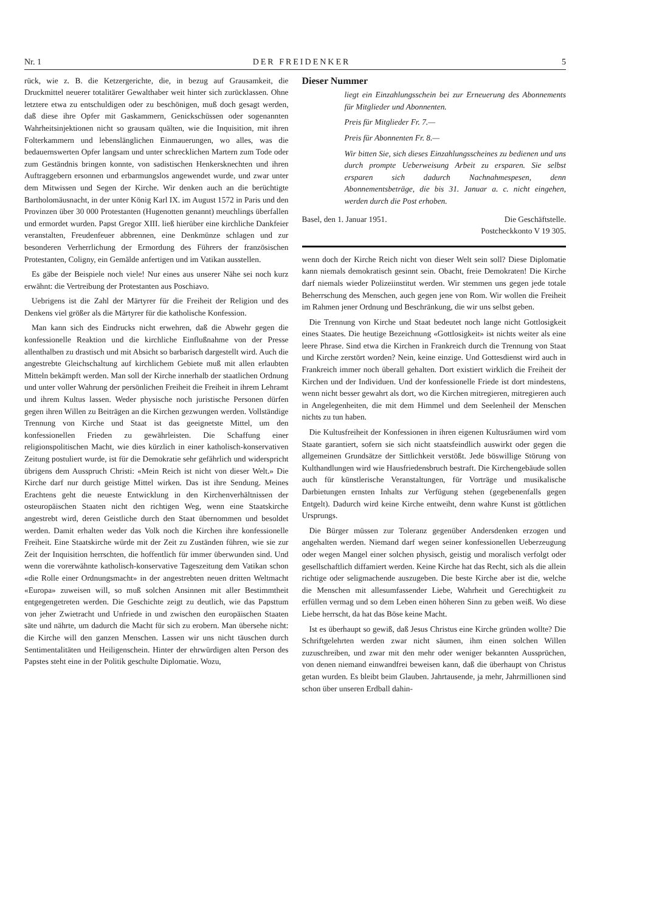Nr. 1 DER FREIDENKER 5
rück, wie z. B. die Ketzergerichte, die, in bezug auf Grausamkeit, die Druckmittel neuerer totalitärer Gewalthaber weit hinter sich zurücklassen. Ohne letztere etwa zu entschuldigen oder zu beschönigen, muß doch gesagt werden, daß diese ihre Opfer mit Gaskammern, Genickschüssen oder sogenannten Wahrheitsinjektionen nicht so grausam quälten, wie die Inquisition, mit ihren Folterkammern und lebenslänglichen Einmauerungen, wo alles, was die bedauernswerten Opfer langsam und unter schrecklichen Martern zum Tode oder zum Geständnis bringen konnte, von sadistischen Henkersknechten und ihren Auftraggebern ersonnen und erbarmungslos angewendet wurde, und zwar unter dem Mitwissen und Segen der Kirche. Wir denken auch an die berüchtigte Bartholomäusnacht, in der unter König Karl IX. im August 1572 in Paris und den Provinzen über 30 000 Protestanten (Hugenotten genannt) meuchlings überfallen und ermordet wurden. Papst Gregor XIII. ließ hierüber eine kirchliche Dankfeier veranstalten, Freudenfeuer abbrennen, eine Denkmünze schlagen und zur besonderen Verherrlichung der Ermordung des Führers der französischen Protestanten, Coligny, ein Gemälde anfertigen und im Vatikan ausstellen.
Es gäbe der Beispiele noch viele! Nur eines aus unserer Nähe sei noch kurz erwähnt: die Vertreibung der Protestanten aus Poschiavo.
Uebrigens ist die Zahl der Märtyrer für die Freiheit der Religion und des Denkens viel größer als die Märtyrer für die katholische Konfession.
Man kann sich des Eindrucks nicht erwehren, daß die Abwehr gegen die konfessionelle Reaktion und die kirchliche Einflußnahme von der Presse allenthalben zu drastisch und mit Absicht so barbarisch dargestellt wird. Auch die angestrebte Gleichschaltung auf kirchlichem Gebiete muß mit allen erlaubten Mitteln bekämpft werden. Man soll der Kirche innerhalb der staatlichen Ordnung und unter voller Wahrung der persönlichen Freiheit die Freiheit in ihrem Lehramt und ihrem Kultus lassen. Weder physische noch juristische Personen dürfen gegen ihren Willen zu Beiträgen an die Kirchen gezwungen werden. Vollständige Trennung von Kirche und Staat ist das geeignetste Mittel, um den konfessionellen Frieden zu gewährleisten. Die Schaffung einer religionspolitischen Macht, wie dies kürzlich in einer katholisch-konservativen Zeitung postuliert wurde, ist für die Demokratie sehr gefährlich und widerspricht übrigens dem Ausspruch Christi: «Mein Reich ist nicht von dieser Welt.» Die Kirche darf nur durch geistige Mittel wirken. Das ist ihre Sendung. Meines Erachtens geht die neueste Entwicklung in den Kirchenverhältnissen der osteuropäischen Staaten nicht den richtigen Weg, wenn eine Staatskirche angestrebt wird, deren Geistliche durch den Staat übernommen und besoldet werden. Damit erhalten weder das Volk noch die Kirchen ihre konfessionelle Freiheit. Eine Staatskirche würde mit der Zeit zu Zuständen führen, wie sie zur Zeit der Inquisition herrschten, die hoffentlich für immer überwunden sind. Und wenn die vorerwähnte katholisch-konservative Tageszeitung dem Vatikan schon «die Rolle einer Ordnungsmacht» in der angestrebten neuen dritten Weltmacht «Europa» zuweisen will, so muß solchen Ansinnen mit aller Bestimmtheit entgegengetreten werden. Die Geschichte zeigt zu deutlich, wie das Papsttum von jeher Zwietracht und Unfriede in und zwischen den europäischen Staaten säte und nährte, um dadurch die Macht für sich zu erobern. Man übersehe nicht: die Kirche will den ganzen Menschen. Lassen wir uns nicht täuschen durch Sentimentalitäten und Heiligenschein. Hinter der ehrwürdigen alten Person des Papstes steht eine in der Politik geschulte Diplomatie. Wozu,
Dieser Nummer
liegt ein Einzahlungsschein bei zur Erneuerung des Abonnements für Mitglieder und Abonnenten.
Preis für Mitglieder Fr. 7.—
Preis für Abonnenten Fr. 8.—
Wir bitten Sie, sich dieses Einzahlungsscheines zu bedienen und uns durch prompte Ueberweisung Arbeit zu ersparen. Sie selbst ersparen sich dadurch Nachnahmespesen, denn Abonnementsbeträge, die bis 31. Januar a. c. nicht eingehen, werden durch die Post erhoben.
Basel, den 1. Januar 1951. Die Geschäftstelle.
Postcheckkonto V 19 305.
wenn doch der Kirche Reich nicht von dieser Welt sein soll? Diese Diplomatie kann niemals demokratisch gesinnt sein. Obacht, freie Demokraten! Die Kirche darf niemals wieder Polizeiinstitut werden. Wir stemmen uns gegen jede totale Beherrschung des Menschen, auch gegen jene von Rom. Wir wollen die Freiheit im Rahmen jener Ordnung und Beschränkung, die wir uns selbst geben.
Die Trennung von Kirche und Staat bedeutet noch lange nicht Gottlosigkeit eines Staates. Die heutige Bezeichnung «Gottlosigkeit» ist nichts weiter als eine leere Phrase. Sind etwa die Kirchen in Frankreich durch die Trennung von Staat und Kirche zerstört worden? Nein, keine einzige. Und Gottesdienst wird auch in Frankreich immer noch überall gehalten. Dort existiert wirklich die Freiheit der Kirchen und der Individuen. Und der konfessionelle Friede ist dort mindestens, wenn nicht besser gewahrt als dort, wo die Kirchen mitregieren, mitregieren auch in Angelegenheiten, die mit dem Himmel und dem Seelenheil der Menschen nichts zu tun haben.
Die Kultusfreiheit der Konfessionen in ihren eigenen Kultusräumen wird vom Staate garantiert, sofern sie sich nicht staatsfeindlich auswirkt oder gegen die allgemeinen Grundsätze der Sittlichkeit verstößt. Jede böswillige Störung von Kulthandlungen wird wie Hausfriedensbruch bestraft. Die Kirchengebäude sollen auch für künstlerische Veranstaltungen, für Vorträge und musikalische Darbietungen ernsten Inhalts zur Verfügung stehen (gegebenenfalls gegen Entgelt). Dadurch wird keine Kirche entweiht, denn wahre Kunst ist göttlichen Ursprungs.
Die Bürger müssen zur Toleranz gegenüber Andersdenken erzogen und angehalten werden. Niemand darf wegen seiner konfessionellen Ueberzeugung oder wegen Mangel einer solchen physisch, geistig und moralisch verfolgt oder gesellschaftlich diffamiert werden. Keine Kirche hat das Recht, sich als die allein richtige oder seligmachende auszugeben. Die beste Kirche aber ist die, welche die Menschen mit allesumfassender Liebe, Wahrheit und Gerechtigkeit zu erfüllen vermag und so dem Leben einen höheren Sinn zu geben weiß. Wo diese Liebe herrscht, da hat das Böse keine Macht.
Ist es überhaupt so gewiß, daß Jesus Christus eine Kirche gründen wollte? Die Schriftgelehrten werden zwar nicht säumen, ihm einen solchen Willen zuzuschreiben, und zwar mit den mehr oder weniger bekannten Aussprüchen, von denen niemand einwandfrei beweisen kann, daß die überhaupt von Christus getan wurden. Es bleibt beim Glauben. Jahrtausende, ja mehr, Jahrmillionen sind schon über unseren Erdball dahin-